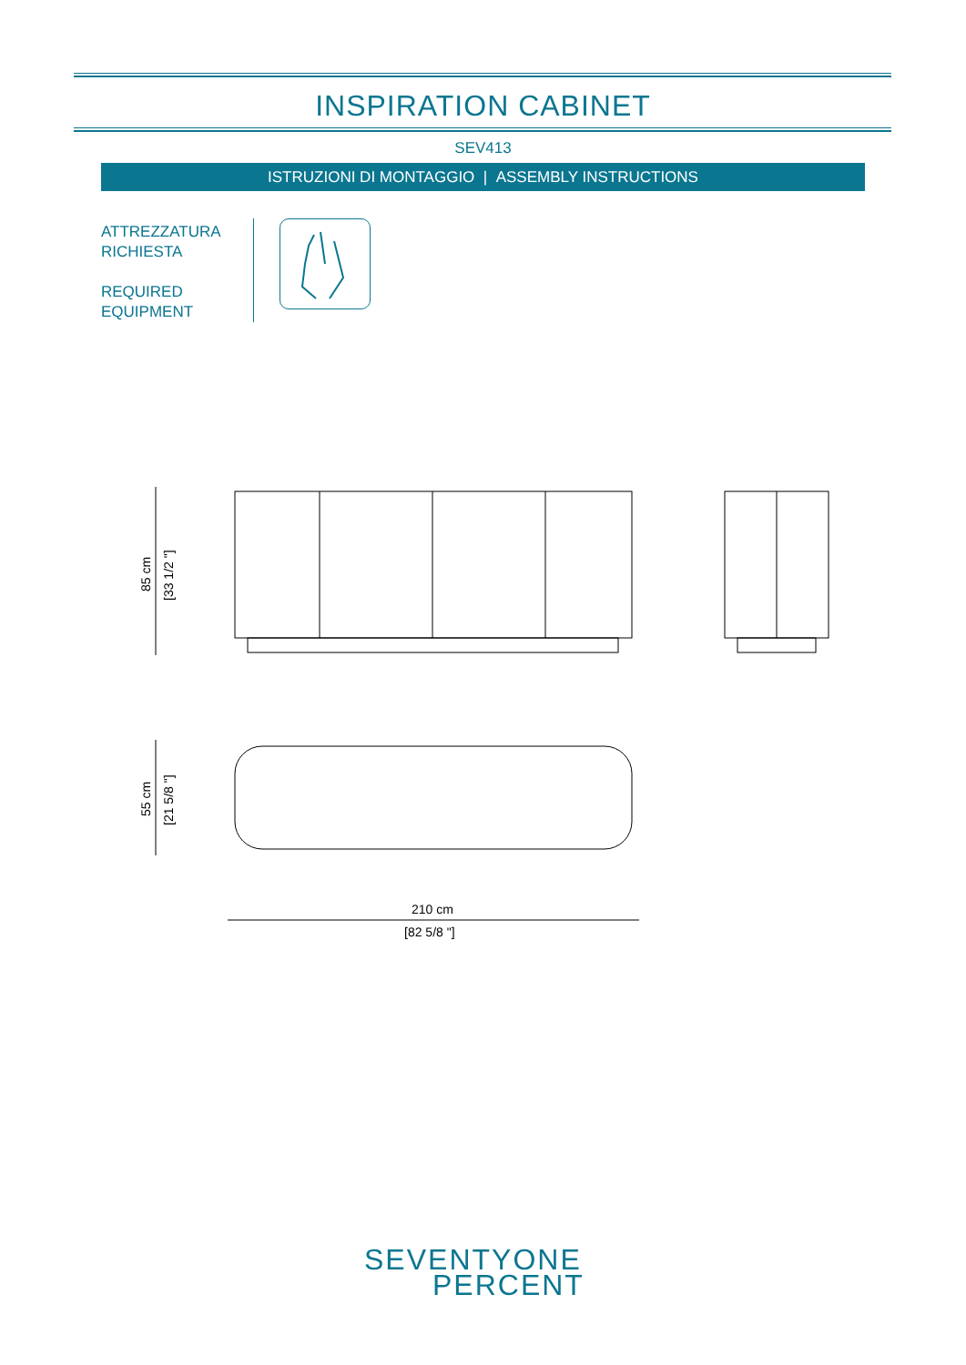INSPIRATION CABINET
SEV413
ISTRUZIONI DI MONTAGGIO | ASSEMBLY INSTRUCTIONS
ATTREZZATURA
RICHIESTA
REQUIRED
EQUIPMENT
85 cm
[33 1/2 "]
55 cm
[21 5/8 "]
210 cm
[82 5/8 "]
SEVENTYONE
PERCENT